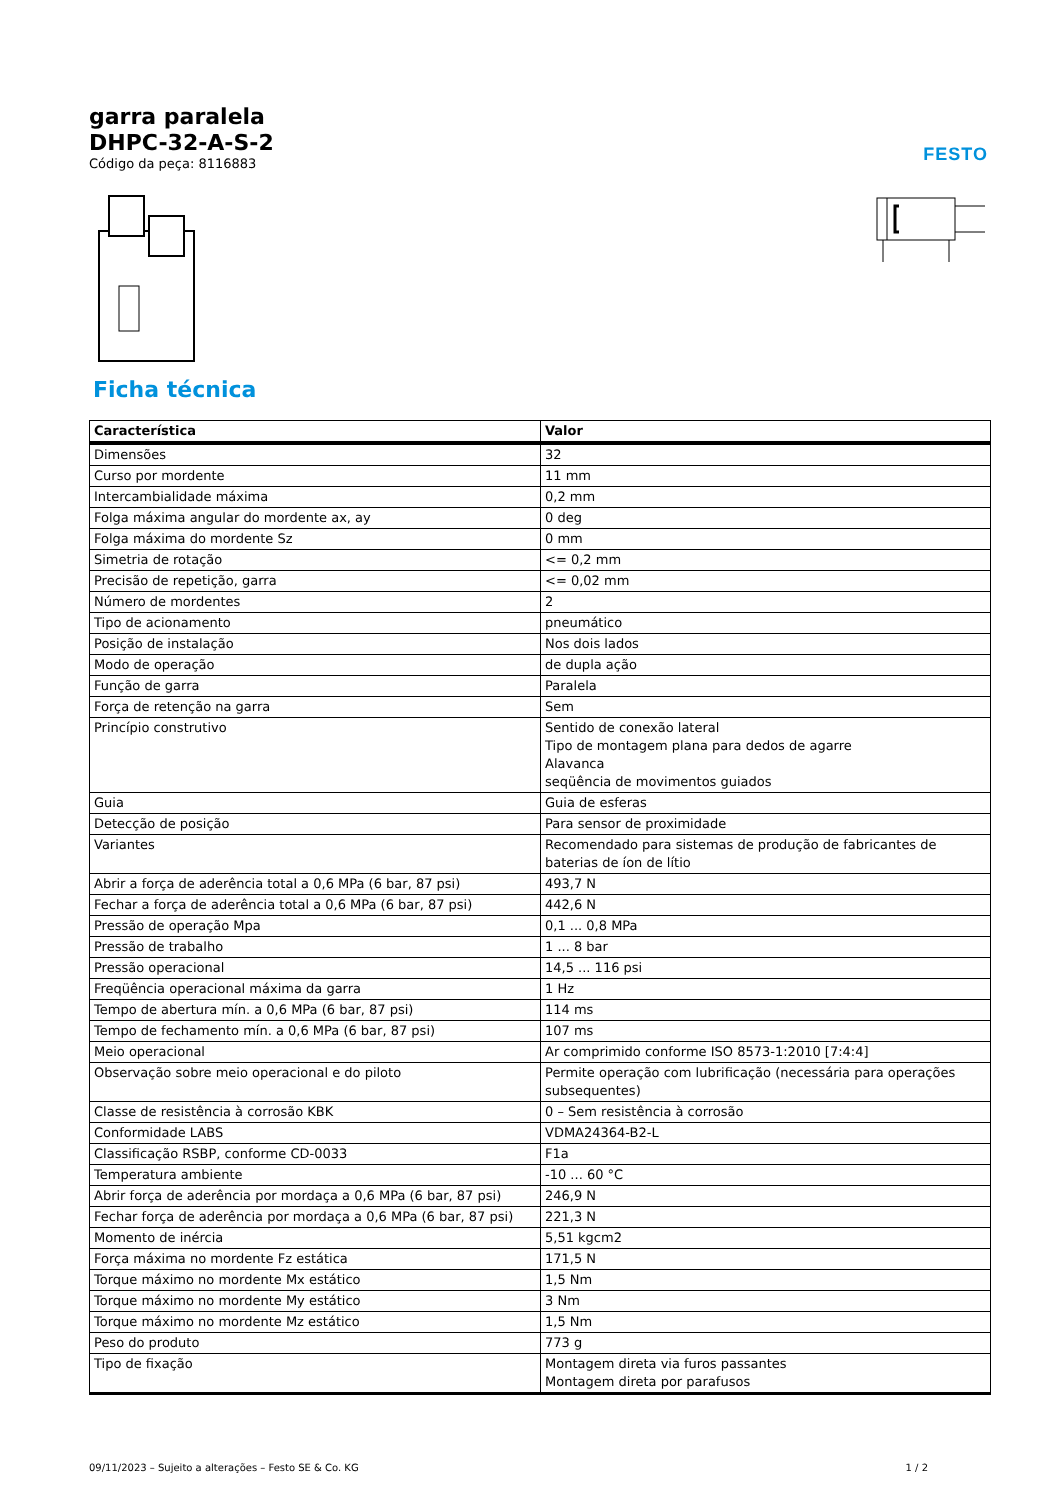FESTO
garra paralela
DHPC-32-A-S-2
Código da peça: 8116883
Ficha técnica
| Característica | Valor |
| --- | --- |
| Dimensões | 32 |
| Curso por mordente | 11 mm |
| Intercambialidade máxima | 0,2 mm |
| Folga máxima angular do mordente ax, ay | 0 deg |
| Folga máxima do mordente Sz | 0 mm |
| Simetria de rotação | <= 0,2 mm |
| Precisão de repetição, garra | <= 0,02 mm |
| Número de mordentes | 2 |
| Tipo de acionamento | pneumático |
| Posição de instalação | Nos dois lados |
| Modo de operação | de dupla ação |
| Função de garra | Paralela |
| Força de retenção na garra | Sem |
| Princípio construtivo | Sentido de conexão lateral Tipo de montagem plana para dedos de agarre Alavanca seqüência de movimentos guiados |
| Guia | Guia de esferas |
| Detecção de posição | Para sensor de proximidade |
| Variantes | Recomendado para sistemas de produção de fabricantes de baterias de íon de lítio |
| Abrir a força de aderência total a 0,6 MPa (6 bar, 87 psi) | 493,7 N |
| Fechar a força de aderência total a 0,6 MPa (6 bar, 87 psi) | 442,6 N |
| Pressão de operação Mpa | 0,1 ... 0,8 MPa |
| Pressão de trabalho | 1 ... 8 bar |
| Pressão operacional | 14,5 ... 116 psi |
| Freqüência operacional máxima da garra | 1 Hz |
| Tempo de abertura mín. a 0,6 MPa (6 bar, 87 psi) | 114 ms |
| Tempo de fechamento mín. a 0,6 MPa (6 bar, 87 psi) | 107 ms |
| Meio operacional | Ar comprimido conforme ISO 8573-1:2010 [7:4:4] |
| Observação sobre meio operacional e do piloto | Permite operação com lubrificação (necessária para operações subsequentes) |
| Classe de resistência à corrosão KBK | 0 – Sem resistência à corrosão |
| Conformidade LABS | VDMA24364-B2-L |
| Classificação RSBP, conforme CD-0033 | F1a |
| Temperatura ambiente | -10 ... 60 °C |
| Abrir força de aderência por mordaça a 0,6 MPa (6 bar, 87 psi) | 246,9 N |
| Fechar força de aderência por mordaça a 0,6 MPa (6 bar, 87 psi) | 221,3 N |
| Momento de inércia | 5,51 kgcm2 |
| Força máxima no mordente Fz estática | 171,5 N |
| Torque máximo no mordente Mx estático | 1,5 Nm |
| Torque máximo no mordente My estático | 3 Nm |
| Torque máximo no mordente Mz estático | 1,5 Nm |
| Peso do produto | 773 g |
| Tipo de fixação | Montagem direta via furos passantes Montagem direta por parafusos |
09/11/2023 – Sujeito a alterações – Festo SE & Co. KG 1 / 2